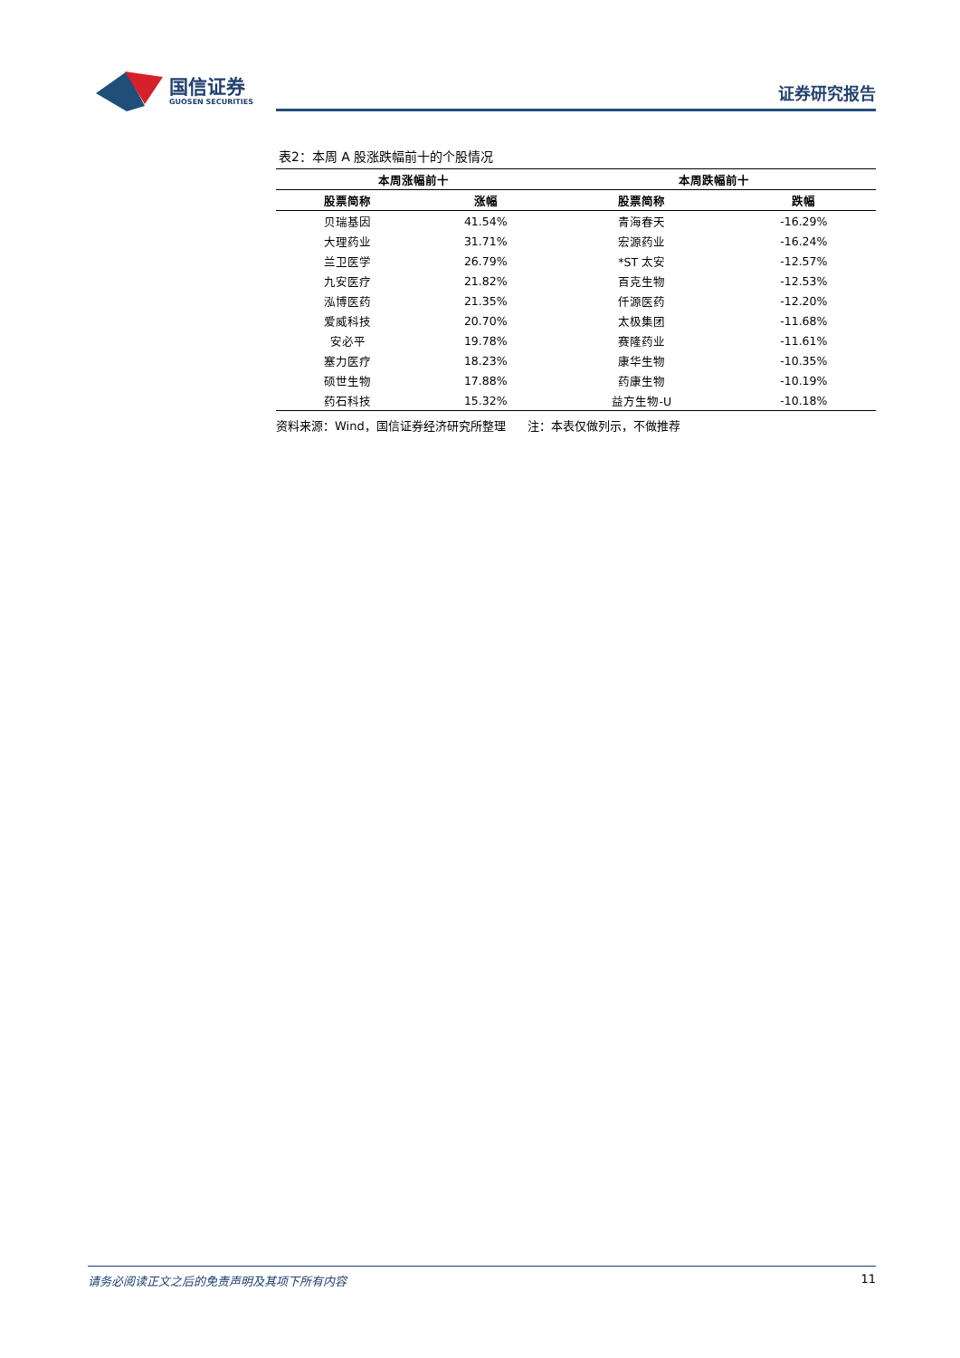国信证券
GUOSEN SECURITIES
证券研究报告
表2：本周 A 股涨跌幅前十的个股情况
| 本周涨幅前十 | | 本周跌幅前十 | |
| --- | --- | --- | --- |
| 股票简称 | 涨幅 | 股票简称 | 跌幅 |
| 贝瑞基因 | 41.54% | 青海春天 | -16.29% |
| 大理药业 | 31.71% | 宏源药业 | -16.24% |
| 兰卫医学 | 26.79% | *ST 太安 | -12.57% |
| 九安医疗 | 21.82% | 百克生物 | -12.53% |
| 泓博医药 | 21.35% | 仟源医药 | -12.20% |
| 爱威科技 | 20.70% | 太极集团 | -11.68% |
| 安必平 | 19.78% | 赛隆药业 | -11.61% |
| 塞力医疗 | 18.23% | 康华生物 | -10.35% |
| 硕世生物 | 17.88% | 药康生物 | -10.19% |
| 药石科技 | 15.32% | 益方生物-U | -10.18% |
资料来源：Wind，国信证券经济研究所整理 注：本表仅做列示，不做推荐
请务必阅读正文之后的免责声明及其项下所有内容 11